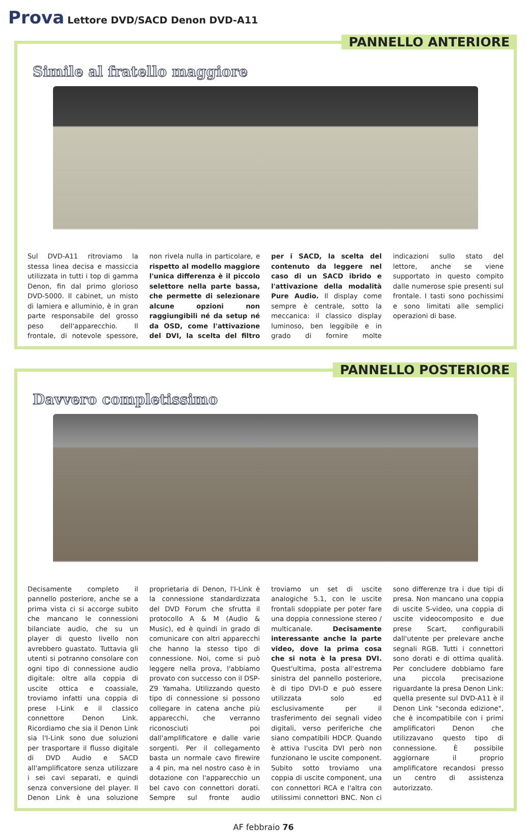Prova Lettore DVD/SACD Denon DVD-A11
PANNELLO ANTERIORE
Simile al fratello maggiore
Sul DVD-A11 ritroviamo la stessa linea decisa e massiccia utilizzata in tutti i top di gamma Denon, fin dal primo glorioso DVD-5000. Il cabinet, un misto di lamiera e alluminio, è in gran parte responsabile del grosso peso dell'apparecchio. Il frontale, di notevole spessore, non rivela nulla in particolare, e rispetto al modello maggiore l'unica differenza è il piccolo selettore nella parte bassa, che permette di selezionare alcune opzioni non raggiungibili né da setup né da OSD, come l'attivazione del DVI, la scelta del filtro per i SACD, la scelta del contenuto da leggere nel caso di un SACD ibrido e l'attivazione della modalità Pure Audio. Il display come sempre è centrale, sotto la meccanica: il classico display luminoso, ben leggibile e in grado di fornire molte indicazioni sullo stato del lettore, anche se viene supportato in questo compito dalle numerose spie presenti sul frontale. I tasti sono pochissimi e sono limitati alle semplici operazioni di base.
PANNELLO POSTERIORE
Davvero completissimo
Decisamente completo il pannello posteriore, anche se a prima vista ci si accorge subito che mancano le connessioni bilanciate audio, che su un player di questo livello non avrebbero guastato. Tuttavia gli utenti si potranno consolare con ogni tipo di connessione audio digitale: oltre alla coppia di uscite ottica e coassiale, troviamo infatti una coppia di prese I-Link e il classico connettore Denon Link. Ricordiamo che sia il Denon Link sia l'I-Link sono due soluzioni per trasportare il flusso digitale di DVD Audio e SACD all'amplificatore senza utilizzare i sei cavi separati, e quindi senza conversione del player. Il Denon Link è una soluzione proprietaria di Denon, l'I-Link è la connessione standardizzata del DVD Forum che sfrutta il protocollo A & M (Audio & Music), ed è quindi in grado di comunicare con altri apparecchi che hanno la stesso tipo di connessione. Noi, come si può leggere nella prova, l'abbiamo provato con successo con il DSP-Z9 Yamaha. Utilizzando questo tipo di connessione si possono collegare in catena anche più apparecchi, che verranno riconosciuti poi dall'amplificatore e dalle varie sorgenti. Per il collegamento basta un normale cavo firewire a 4 pin, ma nel nostro caso è in dotazione con l'apparecchio un bel cavo con connettori dorati. Sempre sul fronte audio troviamo un set di uscite analogiche 5.1, con le uscite frontali sdoppiate per poter fare una doppia connessione stereo / multicanale. Decisamente interessante anche la parte video, dove la prima cosa che si nota è la presa DVI. Quest'ultima, posta all'estrema sinistra del pannello posteriore, è di tipo DVI-D e può essere utilizzata solo ed esclusivamente per il trasferimento dei segnali video digitali, verso periferiche che siano compatibili HDCP. Quando è attiva l'uscita DVI però non funzionano le uscite component. Subito sotto troviamo una coppia di uscite component, una con connettori RCA e l'altra con utilissimi connettori BNC. Non ci sono differenze tra i due tipi di presa. Non mancano una coppia di uscite S-video, una coppia di uscite videocomposito e due prese Scart, configurabili dall'utente per prelevare anche segnali RGB. Tutti i connettori sono dorati e di ottima qualità. Per concludere dobbiamo fare una piccola precisazione riguardante la presa Denon Link: quella presente sul DVD-A11 è il Denon Link "seconda edizione", che è incompatibile con i primi amplificatori Denon che utilizzavano questo tipo di connessione. È possibile aggiornare il proprio amplificatore recandosi presso un centro di assistenza autorizzato.
AF febbraio 76